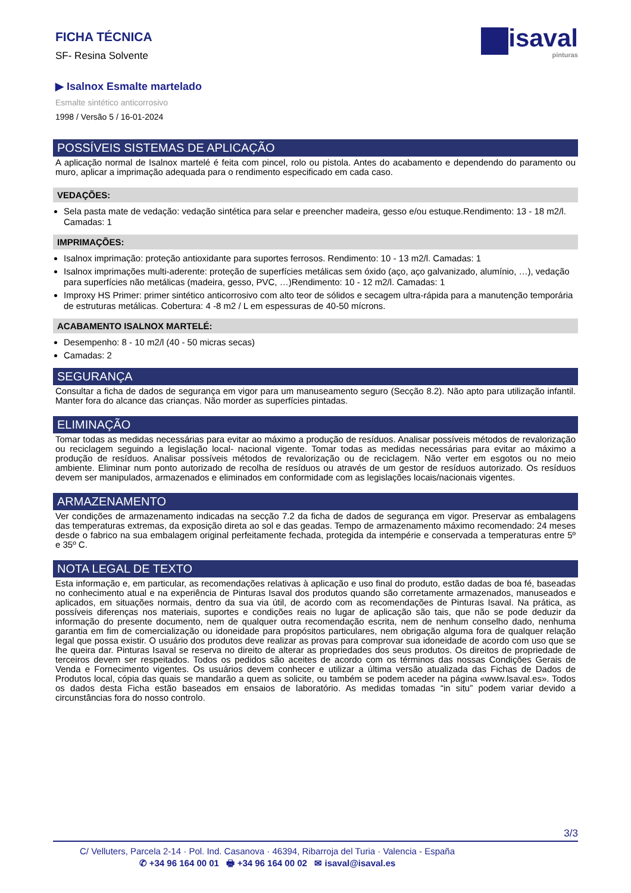FICHA TÉCNICA
SF- Resina Solvente
isaval
pinturas
▶ Isalnox Esmalte martelado
Esmalte sintético anticorrosivo
1998 / Versão 5 / 16-01-2024
POSSÍVEIS SISTEMAS DE APLICAÇÃO
A aplicação normal de Isalnox martelé é feita com pincel, rolo ou pistola. Antes do acabamento e dependendo do paramento ou muro, aplicar a imprimação adequada para o rendimento especificado em cada caso.
VEDAÇÕES:
Sela pasta mate de vedação: vedação sintética para selar e preencher madeira, gesso e/ou estuque.Rendimento: 13 - 18 m2/l. Camadas: 1
IMPRIMAÇÕES:
Isalnox imprimação: proteção antioxidante para suportes ferrosos. Rendimento: 10 - 13 m2/l. Camadas: 1
Isalnox imprimações multi-aderente: proteção de superfícies metálicas sem óxido (aço, aço galvanizado, alumínio, …), vedação para superfícies não metálicas (madeira, gesso, PVC, …)Rendimento: 10 - 12 m2/l. Camadas: 1
Improxy HS Primer: primer sintético anticorrosivo com alto teor de sólidos e secagem ultra-rápida para a manutenção temporária de estruturas metálicas. Cobertura: 4 -8 m2 / L em espessuras de 40-50 mícrons.
ACABAMENTO ISALNOX MARTELÉ:
Desempenho: 8 - 10 m2/l (40 - 50 micras secas)
Camadas: 2
SEGURANÇA
Consultar a ficha de dados de segurança em vigor para um manuseamento seguro (Secção 8.2). Não apto para utilização infantil. Manter fora do alcance das crianças. Não morder as superfícies pintadas.
ELIMINAÇÃO
Tomar todas as medidas necessárias para evitar ao máximo a produção de resíduos. Analisar possíveis métodos de revalorização ou reciclagem seguindo a legislação local- nacional vigente. Tomar todas as medidas necessárias para evitar ao máximo a produção de resíduos. Analisar possíveis métodos de revalorização ou de reciclagem. Não verter em esgotos ou no meio ambiente. Eliminar num ponto autorizado de recolha de resíduos ou através de um gestor de resíduos autorizado. Os resíduos devem ser manipulados, armazenados e eliminados em conformidade com as legislações locais/nacionais vigentes.
ARMAZENAMENTO
Ver condições de armazenamento indicadas na secção 7.2 da ficha de dados de segurança em vigor. Preservar as embalagens das temperaturas extremas, da exposição direta ao sol e das geadas. Tempo de armazenamento máximo recomendado: 24 meses desde o fabrico na sua embalagem original perfeitamente fechada, protegida da intempérie e conservada a temperaturas entre 5º e 35º C.
NOTA LEGAL DE TEXTO
Esta informação e, em particular, as recomendações relativas à aplicação e uso final do produto, estão dadas de boa fé, baseadas no conhecimento atual e na experiência de Pinturas Isaval dos produtos quando são corretamente armazenados, manuseados e aplicados, em situações normais, dentro da sua via útil, de acordo com as recomendações de Pinturas Isaval. Na prática, as possíveis diferenças nos materiais, suportes e condições reais no lugar de aplicação são tais, que não se pode deduzir da informação do presente documento, nem de qualquer outra recomendação escrita, nem de nenhum conselho dado, nenhuma garantia em fim de comercialização ou idoneidade para propósitos particulares, nem obrigação alguma fora de qualquer relação legal que possa existir. O usuário dos produtos deve realizar as provas para comprovar sua idoneidade de acordo com uso que se lhe queira dar. Pinturas Isaval se reserva no direito de alterar as propriedades dos seus produtos. Os direitos de propriedade de terceiros devem ser respeitados. Todos os pedidos são aceites de acordo com os términos das nossas Condições Gerais de Venda e Fornecimento vigentes. Os usuários devem conhecer e utilizar a última versão atualizada das Fichas de Dados de Produtos local, cópia das quais se mandarão a quem as solicite, ou também se podem aceder na página «www.Isaval.es». Todos os dados desta Ficha estão baseados em ensaios de laboratório. As medidas tomadas “in situ” podem variar devido a circunstâncias fora do nosso controlo.
3/3
C/ Velluters, Parcela 2-14 · Pol. Ind. Casanova · 46394, Ribarroja del Turia · Valencia - España
✆ +34 96 164 00 01 🖶 +34 96 164 00 02 ✉ isaval@isaval.es